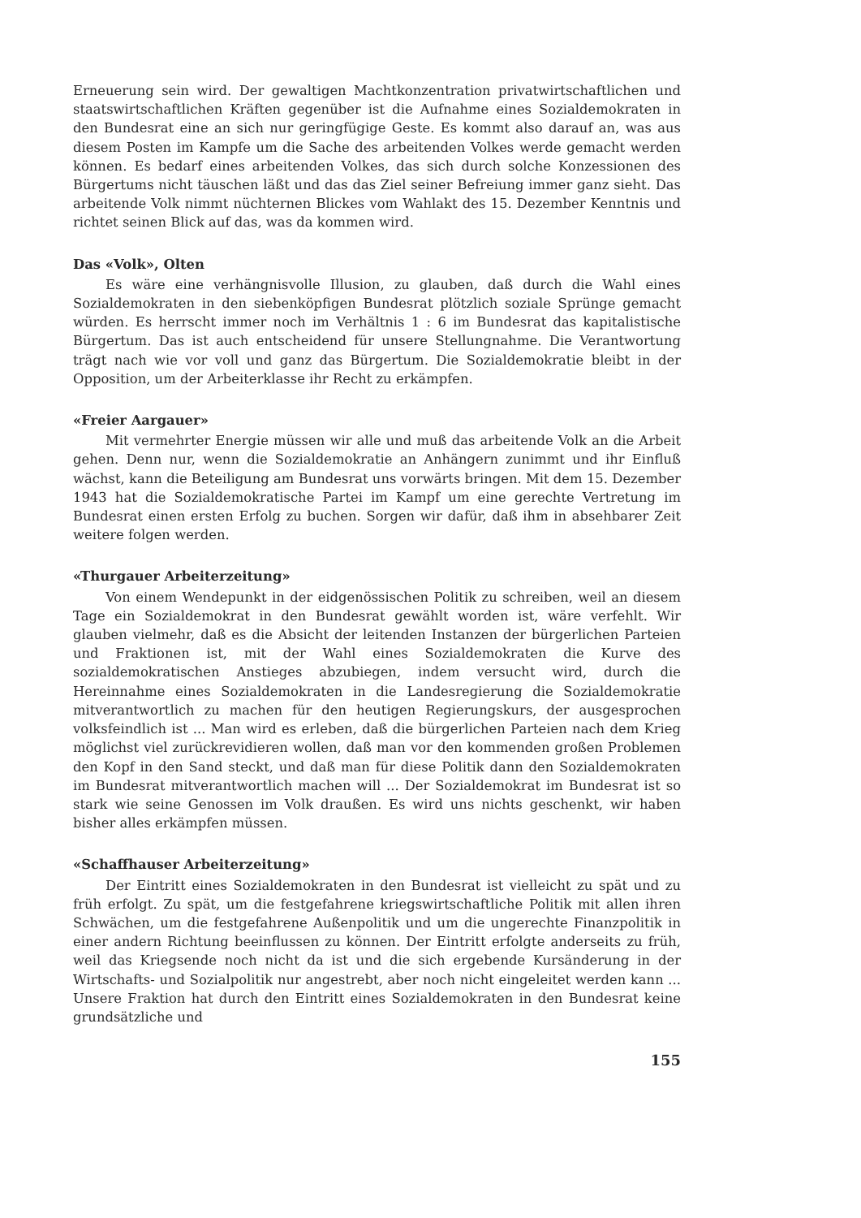Erneuerung sein wird. Der gewaltigen Machtkonzentration privatwirtschaftlichen und staatswirtschaftlichen Kräften gegenüber ist die Aufnahme eines Sozialdemokraten in den Bundesrat eine an sich nur geringfügige Geste. Es kommt also darauf an, was aus diesem Posten im Kampfe um die Sache des arbeitenden Volkes werde gemacht werden können. Es bedarf eines arbeitenden Volkes, das sich durch solche Konzessionen des Bürgertums nicht täuschen läßt und das das Ziel seiner Befreiung immer ganz sieht. Das arbeitende Volk nimmt nüchternen Blickes vom Wahlakt des 15. Dezember Kenntnis und richtet seinen Blick auf das, was da kommen wird.
Das «Volk», Olten
Es wäre eine verhängnisvolle Illusion, zu glauben, daß durch die Wahl eines Sozialdemokraten in den siebenköpfigen Bundesrat plötzlich soziale Sprünge gemacht würden. Es herrscht immer noch im Verhältnis 1 : 6 im Bundesrat das kapitalistische Bürgertum. Das ist auch entscheidend für unsere Stellungnahme. Die Verantwortung trägt nach wie vor voll und ganz das Bürgertum. Die Sozialdemokratie bleibt in der Opposition, um der Arbeiterklasse ihr Recht zu erkämpfen.
«Freier Aargauer»
Mit vermehrter Energie müssen wir alle und muß das arbeitende Volk an die Arbeit gehen. Denn nur, wenn die Sozialdemokratie an Anhängern zunimmt und ihr Einfluß wächst, kann die Beteiligung am Bundesrat uns vorwärts bringen. Mit dem 15. Dezember 1943 hat die Sozialdemokratische Partei im Kampf um eine gerechte Vertretung im Bundesrat einen ersten Erfolg zu buchen. Sorgen wir dafür, daß ihm in absehbarer Zeit weitere folgen werden.
«Thurgauer Arbeiterzeitung»
Von einem Wendepunkt in der eidgenössischen Politik zu schreiben, weil an diesem Tage ein Sozialdemokrat in den Bundesrat gewählt worden ist, wäre verfehlt. Wir glauben vielmehr, daß es die Absicht der leitenden Instanzen der bürgerlichen Parteien und Fraktionen ist, mit der Wahl eines Sozialdemokraten die Kurve des sozialdemokratischen Anstieges abzubiegen, indem versucht wird, durch die Hereinnahme eines Sozialdemokraten in die Landesregierung die Sozialdemokratie mitverantwortlich zu machen für den heutigen Regierungskurs, der ausgesprochen volksfeindlich ist ... Man wird es erleben, daß die bürgerlichen Parteien nach dem Krieg möglichst viel zurückrevidieren wollen, daß man vor den kommenden großen Problemen den Kopf in den Sand steckt, und daß man für diese Politik dann den Sozialdemokraten im Bundesrat mitverantwortlich machen will ... Der Sozialdemokrat im Bundesrat ist so stark wie seine Genossen im Volk draußen. Es wird uns nichts geschenkt, wir haben bisher alles erkämpfen müssen.
«Schaffhauser Arbeiterzeitung»
Der Eintritt eines Sozialdemokraten in den Bundesrat ist vielleicht zu spät und zu früh erfolgt. Zu spät, um die festgefahrene kriegswirtschaftliche Politik mit allen ihren Schwächen, um die festgefahrene Außenpolitik und um die ungerechte Finanzpolitik in einer andern Richtung beeinflussen zu können. Der Eintritt erfolgte anderseits zu früh, weil das Kriegsende noch nicht da ist und die sich ergebende Kursänderung in der Wirtschafts- und Sozialpolitik nur angestrebt, aber noch nicht eingeleitet werden kann ... Unsere Fraktion hat durch den Eintritt eines Sozialdemokraten in den Bundesrat keine grundsätzliche und
155